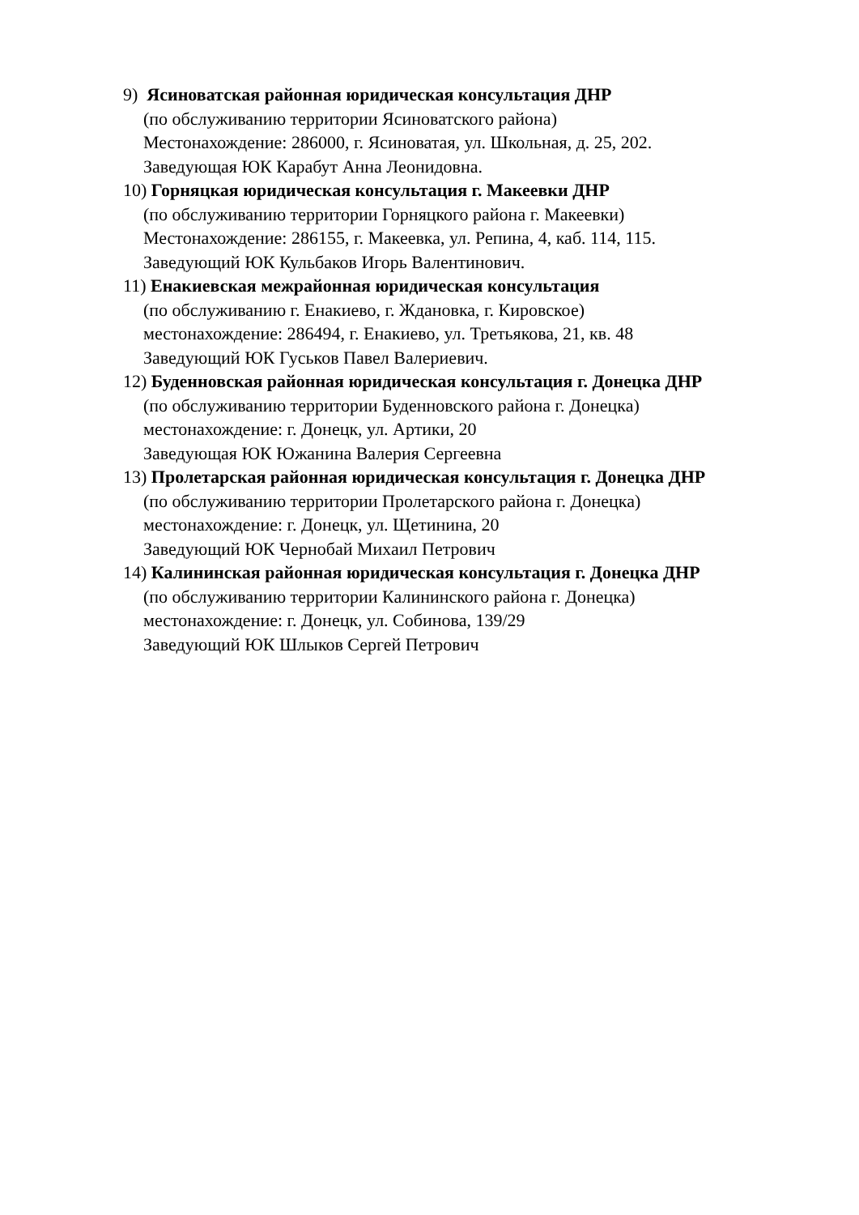9) Ясиноватская районная юридическая консультация ДНР
(по обслуживанию территории Ясиноватского района)
Местонахождение: 286000, г. Ясиноватая, ул. Школьная, д. 25, 202.
Заведующая ЮК Карабут Анна Леонидовна.
10) Горняцкая юридическая консультация г. Макеевки ДНР
(по обслуживанию территории Горняцкого района г. Макеевки)
Местонахождение: 286155, г. Макеевка, ул. Репина, 4, каб. 114, 115.
Заведующий ЮК Кульбаков Игорь Валентинович.
11) Енакиевская межрайонная юридическая консультация
(по обслуживанию г. Енакиево, г. Ждановка, г. Кировское)
местонахождение: 286494, г. Енакиево, ул. Третьякова, 21, кв. 48
Заведующий ЮК Гуськов Павел Валериевич.
12) Буденновская районная юридическая консультация г. Донецка ДНР
(по обслуживанию территории Буденновского района г. Донецка)
местонахождение: г. Донецк, ул. Артики, 20
Заведующая ЮК Южанина Валерия Сергеевна
13) Пролетарская районная юридическая консультация г. Донецка ДНР
(по обслуживанию территории Пролетарского района г. Донецка)
местонахождение: г. Донецк, ул. Щетинина, 20
Заведующий ЮК Чернобай Михаил Петрович
14) Калининская районная юридическая консультация г. Донецка ДНР
(по обслуживанию территории Калининского района г. Донецка)
местонахождение: г. Донецк, ул. Собинова, 139/29
Заведующий ЮК Шлыков Сергей Петрович